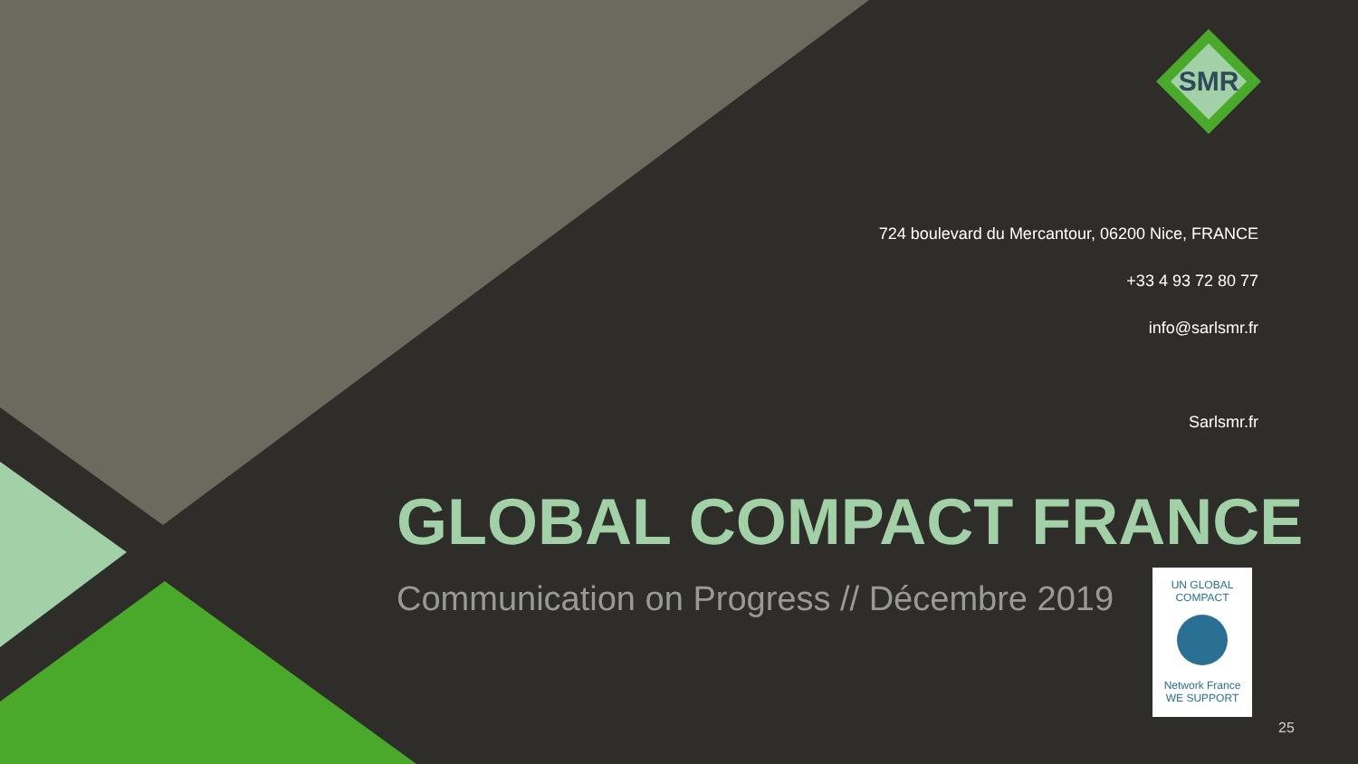SMR
724 boulevard du Mercantour, 06200 Nice, FRANCE
+33 4 93 72 80 77
info@sarlsmr.fr
Sarlsmr.fr
GLOBAL COMPACT FRANCE
Communication on Progress // Décembre 2019
UN GLOBAL COMPACT
Network France
WE SUPPORT
25